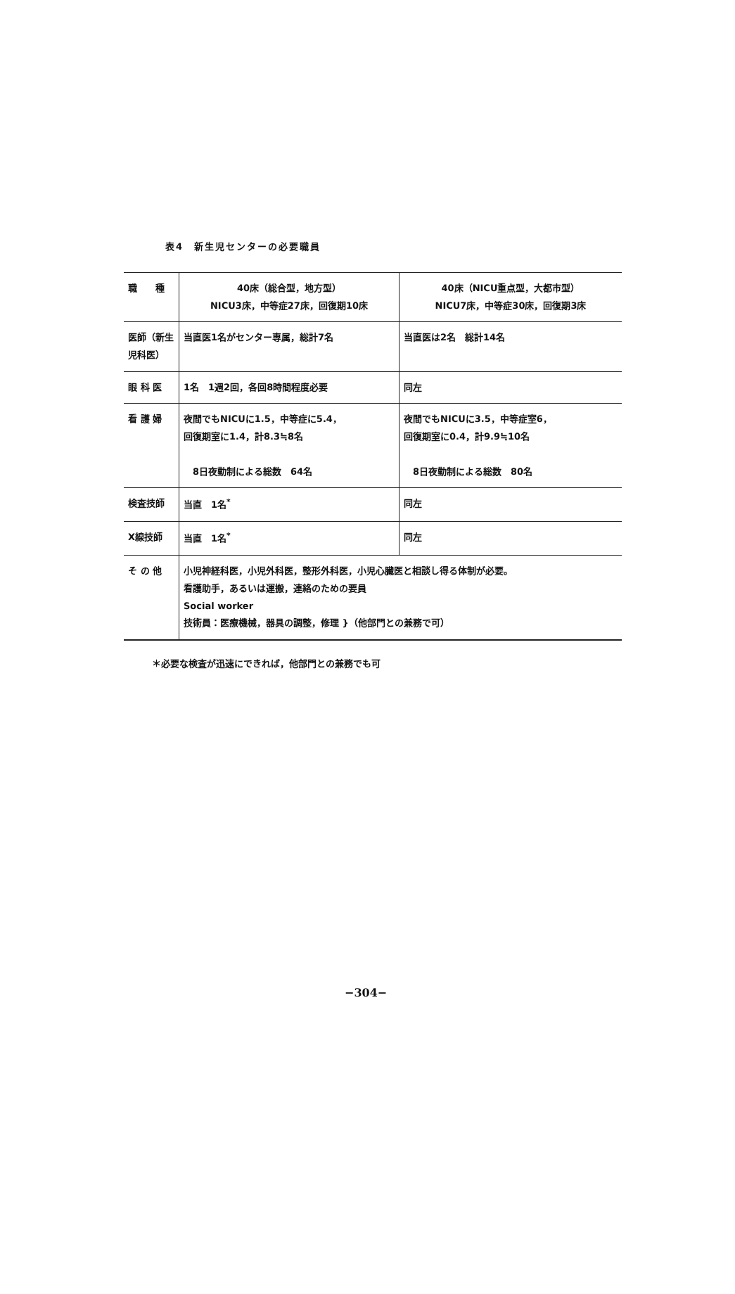表4　新生児センターの必要職員
| 職 種 | 40床（総合型，地方型） NICU3床，中等症27床，回復期10床 | 40床（NICU重点型，大都市型） NICU7床，中等症30床，回復期3床 |
| 医師（新生児科医） | 当直医1名がセンター専属，総計7名 | 当直医は2名 総計14名 |
| 眼 科 医 | 1名 1週2回，各回8時間程度必要 | 同左 |
| 看 護 婦 | 夜間でもNICUに1.5，中等症に5.4， 回復期室に1.4，計8.3≒8名 8日夜勤制による総数 64名 | 夜間でもNICUに3.5，中等症室6， 回復期室に0.4，計9.9≒10名 8日夜勤制による総数 80名 |
| 検査技師 | 当直 1名<sup>*</sup> | 同左 |
| X線技師 | 当直 1名<sup>*</sup> | 同左 |
| そ の 他 | 小児神経科医，小児外科医，整形外科医，小児心臓医と相談し得る体制が必要。 看護助手，あるいは運搬，連絡のための要員 Social worker 技術員：医療機械，器具の調整，修理 }（他部門との兼務で可） | |
＊必要な検査が迅速にできれば，他部門との兼務でも可
−304−